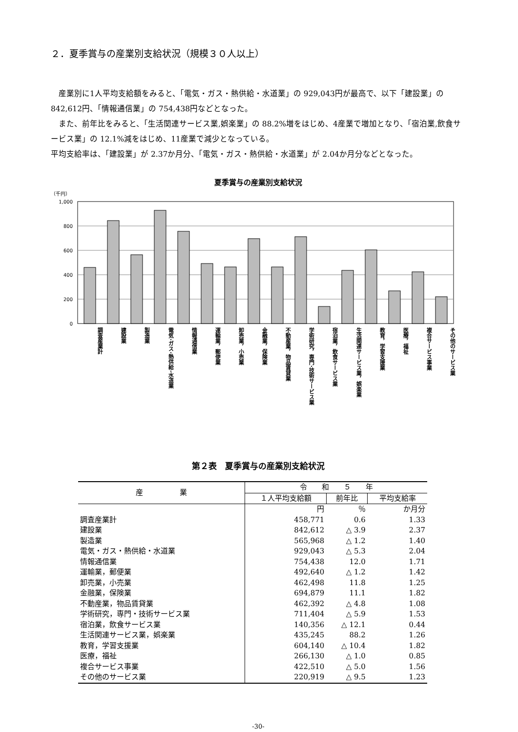２．夏季賞与の産業別支給状況（規模３０人以上）
　産業別に1人平均支給額をみると、「電気・ガス・熱供給・水道業」の 929,043円が最高で、以下「建設業」の 842,612円、「情報通信業」の 754,438円などとなった。
　また、前年比をみると、「生活関連サービス業,娯楽業」の 88.2%増をはじめ、4産業で増加となり、「宿泊業,飲食サービス業」の 12.1%減をはじめ、11産業で減少となっている。
平均支給率は、「建設業」が 2.37か月分、「電気・ガス・熱供給・水道業」が 2.04か月分などとなった。
夏季賞与の産業別支給状況
（千円）
1,000
800
600
400
200
0
調査産業計
建設業
製造業
電気･ガス･熱供給･水道業
情報通信業
運輸業，郵便業
卸売業，小売業
金融業，保険業
不動産業，物品賃貸業
学術研究，専門･技術サービス業
宿泊業，飲食サービス業
生活関連サービス業，娯楽業
教育，学習支援業
医療，福祉
複合サービス事業
その他のサービス業
第２表　夏季賞与の産業別支給状況
| 産 業 | 令 和 ５ 年 | | |
| --- | --- | --- | --- |
| | １人平均支給額 | 前年比 | 平均支給率 |
| | 円 | ％ | か月分 |
| 調査産業計 | 458,771 | 0.6 | 1.33 |
| 建設業 | 842,612 | △ 3.9 | 2.37 |
| 製造業 | 565,968 | △ 1.2 | 1.40 |
| 電気・ガス・熱供給・水道業 | 929,043 | △ 5.3 | 2.04 |
| 情報通信業 | 754,438 | 12.0 | 1.71 |
| 運輸業，郵便業 | 492,640 | △ 1.2 | 1.42 |
| 卸売業，小売業 | 462,498 | 11.8 | 1.25 |
| 金融業，保険業 | 694,879 | 11.1 | 1.82 |
| 不動産業，物品賃貸業 | 462,392 | △ 4.8 | 1.08 |
| 学術研究，専門・技術サービス業 | 711,404 | △ 5.9 | 1.53 |
| 宿泊業，飲食サービス業 | 140,356 | △ 12.1 | 0.44 |
| 生活関連サービス業，娯楽業 | 435,245 | 88.2 | 1.26 |
| 教育，学習支援業 | 604,140 | △ 10.4 | 1.82 |
| 医療，福祉 | 266,130 | △ 1.0 | 0.85 |
| 複合サービス事業 | 422,510 | △ 5.0 | 1.56 |
| その他のサービス業 | 220,919 | △ 9.5 | 1.23 |
-30-